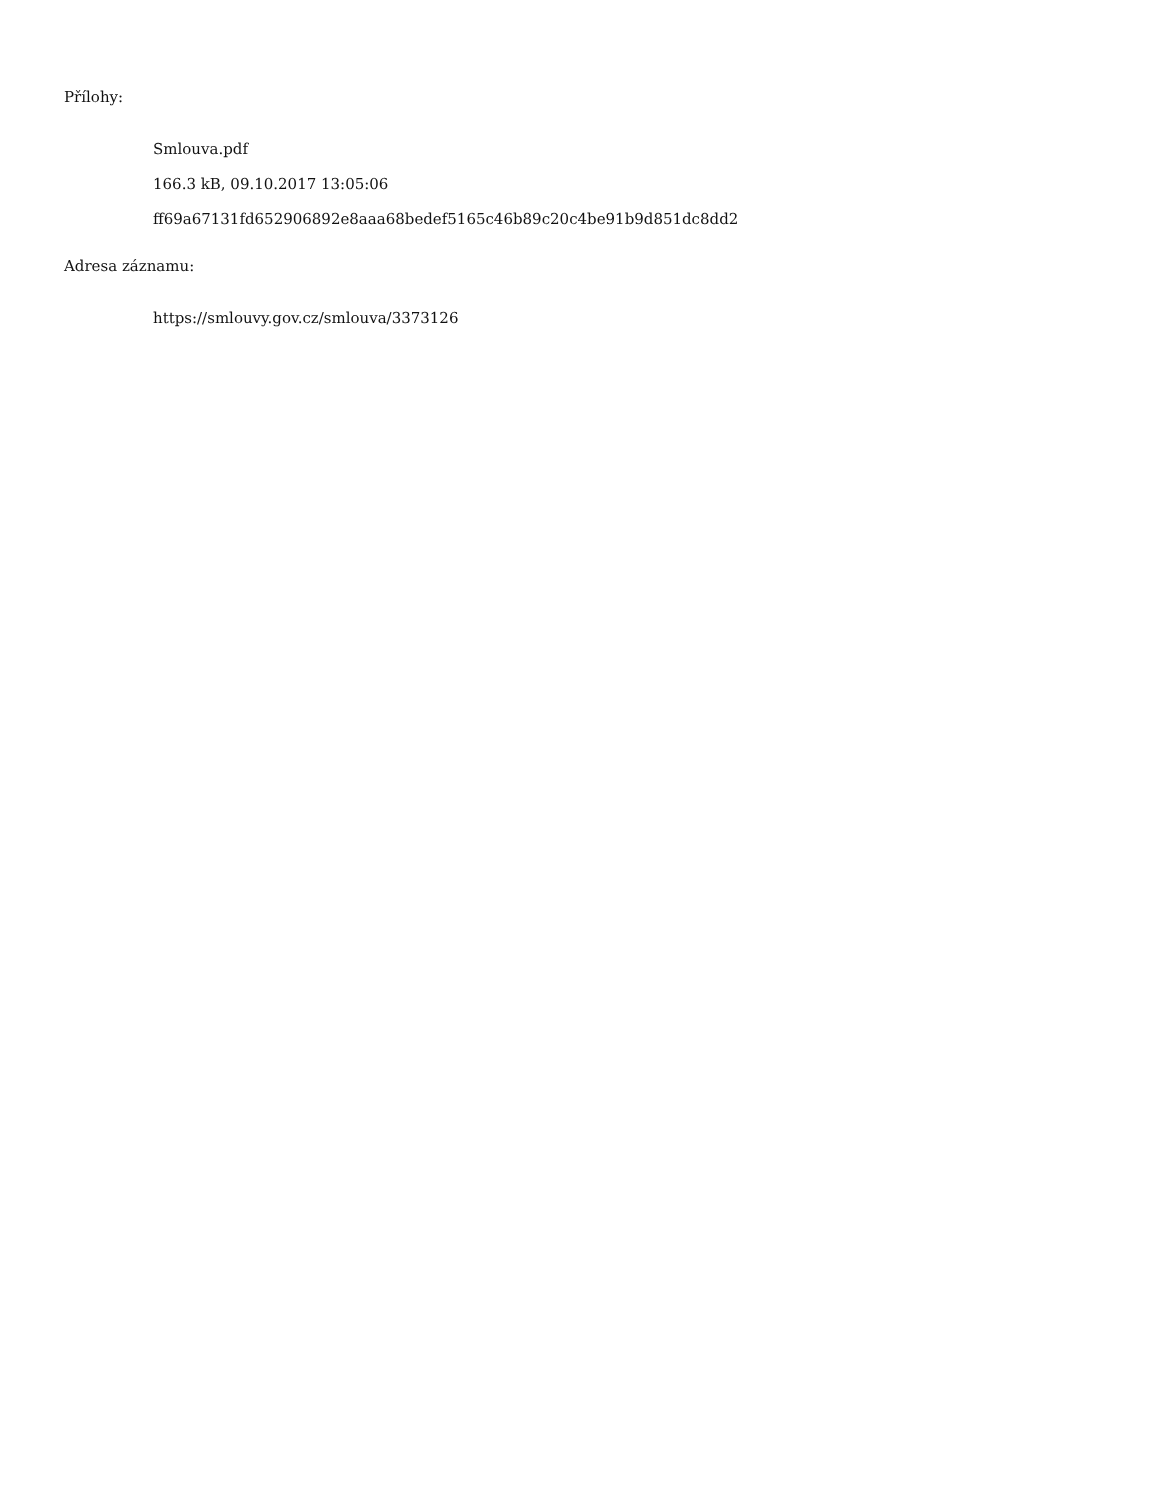Přílohy:
Smlouva.pdf
166.3 kB, 09.10.2017 13:05:06
ff69a67131fd652906892e8aaa68bedef5165c46b89c20c4be91b9d851dc8dd2
Adresa záznamu:
https://smlouvy.gov.cz/smlouva/3373126